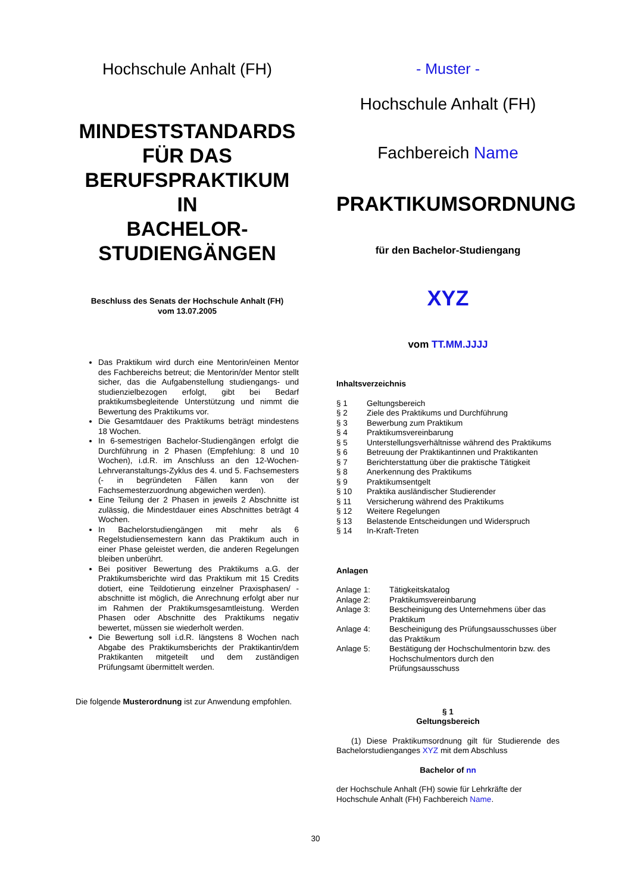Hochschule Anhalt (FH)
MINDESTSTANDARDS
FÜR DAS
BERUFSPRAKTIKUM IN
BACHELOR-
STUDIENGÄNGEN
Beschluss des Senats der Hochschule Anhalt (FH)
vom 13.07.2005
Das Praktikum wird durch eine Mentorin/einen Mentor des Fachbereichs betreut; die Mentorin/der Mentor stellt sicher, das die Aufgabenstellung studiengangs- und studienzielbezogen erfolgt, gibt bei Bedarf praktikumsbegleitende Unterstützung und nimmt die Bewertung des Praktikums vor.
Die Gesamtdauer des Praktikums beträgt mindestens 18 Wochen.
In 6-semestrigen Bachelor-Studiengängen erfolgt die Durchführung in 2 Phasen (Empfehlung: 8 und 10 Wochen), i.d.R. im Anschluss an den 12-Wochen-Lehrveranstaltungs-Zyklus des 4. und 5. Fachsemesters (- in begründeten Fällen kann von der Fachsemesterzuordnung abgewichen werden).
Eine Teilung der 2 Phasen in jeweils 2 Abschnitte ist zulässig, die Mindestdauer eines Abschnittes beträgt 4 Wochen.
In Bachelorstudiengängen mit mehr als 6 Regelstudiensemestern kann das Praktikum auch in einer Phase geleistet werden, die anderen Regelungen bleiben unberührt.
Bei positiver Bewertung des Praktikums a.G. der Praktikumsberichte wird das Praktikum mit 15 Credits dotiert, eine Teildotierung einzelner Praxisphasen/ -abschnitte ist möglich, die Anrechnung erfolgt aber nur im Rahmen der Praktikumsgesamtleistung. Werden Phasen oder Abschnitte des Praktikums negativ bewertet, müssen sie wiederholt werden.
Die Bewertung soll i.d.R. längstens 8 Wochen nach Abgabe des Praktikumsberichts der Praktikantin/dem Praktikanten mitgeteilt und dem zuständigen Prüfungsamt übermittelt werden.
Die folgende Musterordnung ist zur Anwendung empfohlen.
- Muster -
Hochschule Anhalt (FH)
Fachbereich Name
PRAKTIKUMSORDNUNG
für den Bachelor-Studiengang
XYZ
vom TT.MM.JJJJ
Inhaltsverzeichnis
| § 1 | Geltungsbereich |
| § 2 | Ziele des Praktikums und Durchführung |
| § 3 | Bewerbung zum Praktikum |
| § 4 | Praktikumsvereinbarung |
| § 5 | Unterstellungsverhältnisse während des Praktikums |
| § 6 | Betreuung der Praktikantinnen und Praktikanten |
| § 7 | Berichterstattung über die praktische Tätigkeit |
| § 8 | Anerkennung des Praktikums |
| § 9 | Praktikumsentgelt |
| § 10 | Praktika ausländischer Studierender |
| § 11 | Versicherung während des Praktikums |
| § 12 | Weitere Regelungen |
| § 13 | Belastende Entscheidungen und Widerspruch |
| § 14 | In-Kraft-Treten |
Anlagen
| Anlage 1: | Tätigkeitskatalog |
| Anlage 2: | Praktikumsvereinbarung |
| Anlage 3: | Bescheinigung des Unternehmens über das Praktikum |
| Anlage 4: | Bescheinigung des Prüfungsausschusses über das Praktikum |
| Anlage 5: | Bestätigung der Hochschulmentorin bzw. des Hochschulmentors durch den Prüfungsausschuss |
§ 1
Geltungsbereich
(1) Diese Praktikumsordnung gilt für Studierende des Bachelorstudienganges XYZ mit dem Abschluss
Bachelor of nn
der Hochschule Anhalt (FH) sowie für Lehrkräfte der Hochschule Anhalt (FH) Fachbereich Name.
30